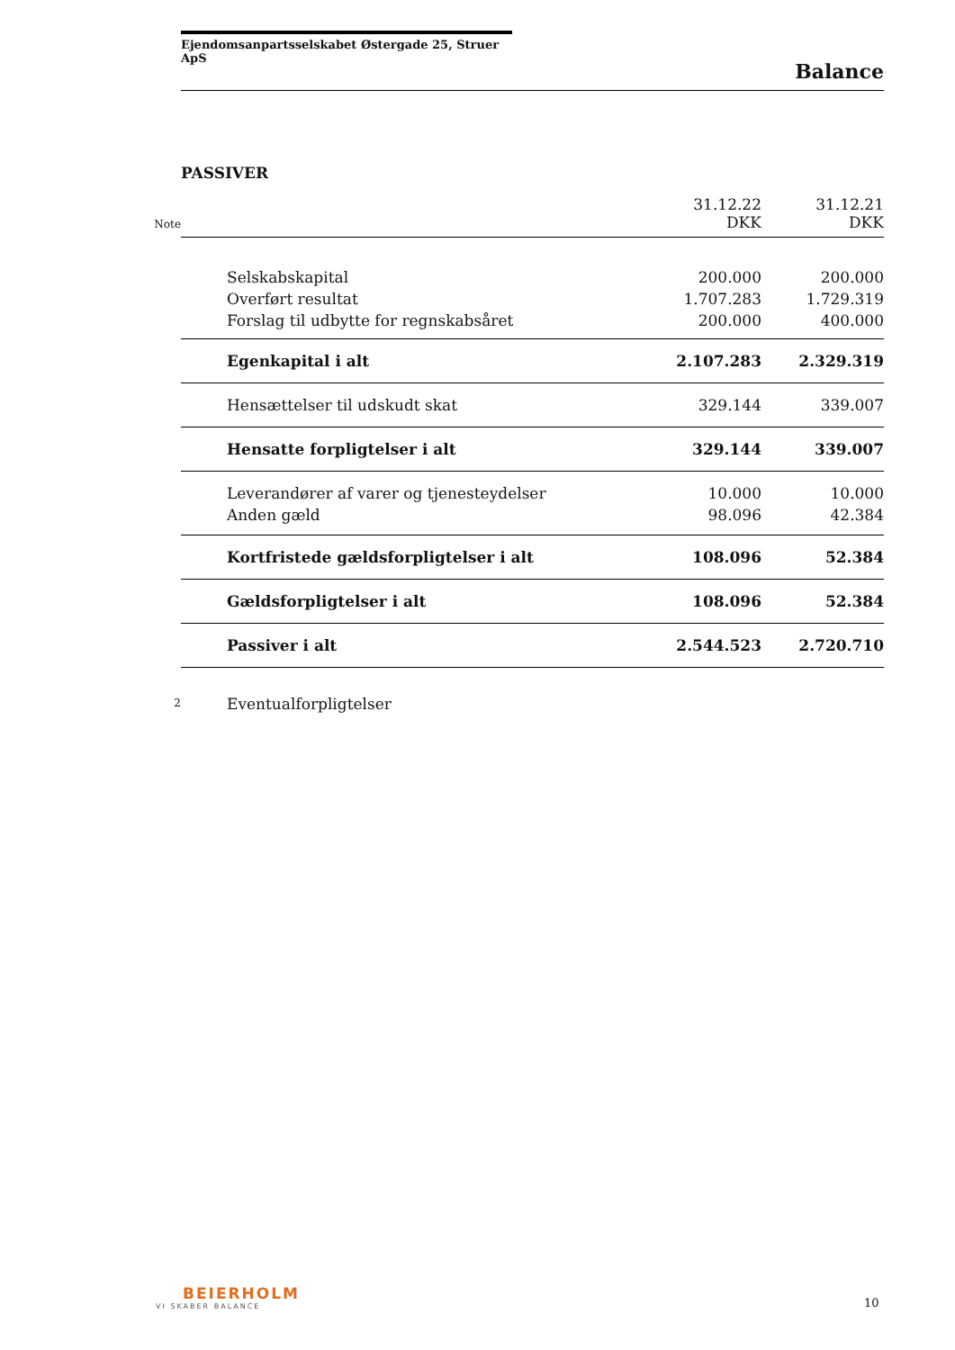Ejendomsanpartsselskabet Østergade 25, Struer ApS
Balance
PASSIVER
| Note | | 31.12.22 DKK | 31.12.21 DKK |
| | Selskabskapital | 200.000 | 200.000 |
| | Overført resultat | 1.707.283 | 1.729.319 |
| | Forslag til udbytte for regnskabsåret | 200.000 | 400.000 |
| | Egenkapital i alt | 2.107.283 | 2.329.319 |
| | Hensættelser til udskudt skat | 329.144 | 339.007 |
| | Hensatte forpligtelser i alt | 329.144 | 339.007 |
| | Leverandører af varer og tjenesteydelser | 10.000 | 10.000 |
| | Anden gæld | 98.096 | 42.384 |
| | Kortfristede gældsforpligtelser i alt | 108.096 | 52.384 |
| | Gældsforpligtelser i alt | 108.096 | 52.384 |
| | Passiver i alt | 2.544.523 | 2.720.710 |
| 2 | Eventualforpligtelser | | |
BEIERHOLM
VI SKABER BALANCE
10